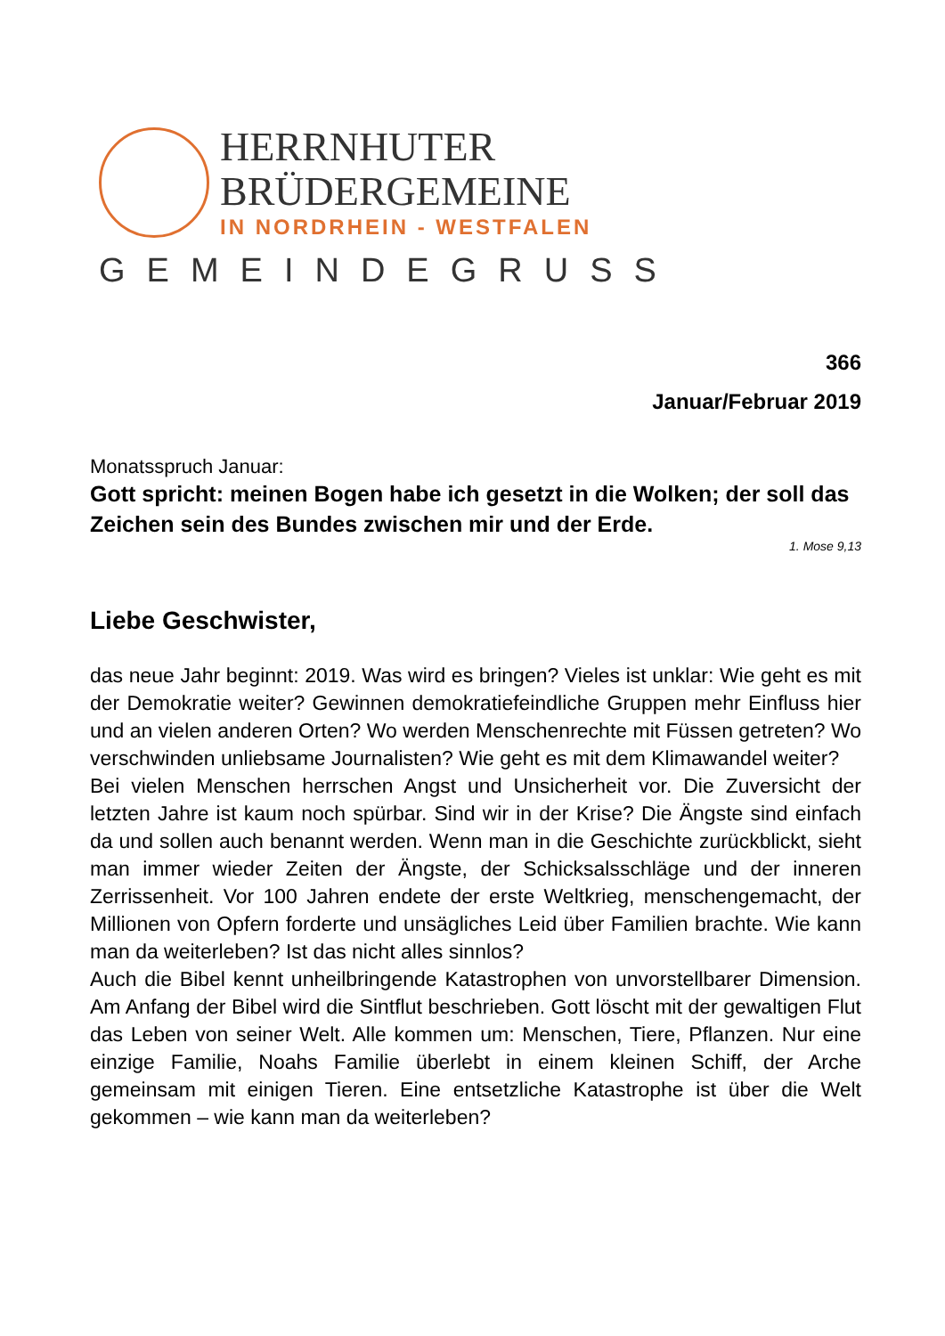HERRNHUTER
BRÜDERGEMEINE
IN NORDRHEIN - WESTFALEN
GEMEINDEGRUSS
366
Januar/Februar 2019
Monatsspruch Januar:
Gott spricht: meinen Bogen habe ich gesetzt in die Wolken; der soll das Zeichen sein des Bundes zwischen mir und der Erde.
1. Mose 9,13
Liebe Geschwister,
das neue Jahr beginnt: 2019. Was wird es bringen? Vieles ist unklar: Wie geht es mit der Demokratie weiter? Gewinnen demokratiefeindliche Gruppen mehr Einfluss hier und an vielen anderen Orten? Wo werden Menschenrechte mit Füssen getreten? Wo verschwinden unliebsame Journalisten? Wie geht es mit dem Klimawandel weiter?
Bei vielen Menschen herrschen Angst und Unsicherheit vor. Die Zuversicht der letzten Jahre ist kaum noch spürbar. Sind wir in der Krise? Die Ängste sind einfach da und sollen auch benannt werden. Wenn man in die Geschichte zurückblickt, sieht man immer wieder Zeiten der Ängste, der Schicksalsschläge und der inneren Zerrissenheit. Vor 100 Jahren endete der erste Weltkrieg, menschengemacht, der Millionen von Opfern forderte und unsägliches Leid über Familien brachte. Wie kann man da weiterleben? Ist das nicht alles sinnlos?
Auch die Bibel kennt unheilbringende Katastrophen von unvorstellbarer Dimension. Am Anfang der Bibel wird die Sintflut beschrieben. Gott löscht mit der gewaltigen Flut das Leben von seiner Welt. Alle kommen um: Menschen, Tiere, Pflanzen. Nur eine einzige Familie, Noahs Familie überlebt in einem kleinen Schiff, der Arche gemeinsam mit einigen Tieren. Eine entsetzliche Katastrophe ist über die Welt gekommen – wie kann man da weiterleben?